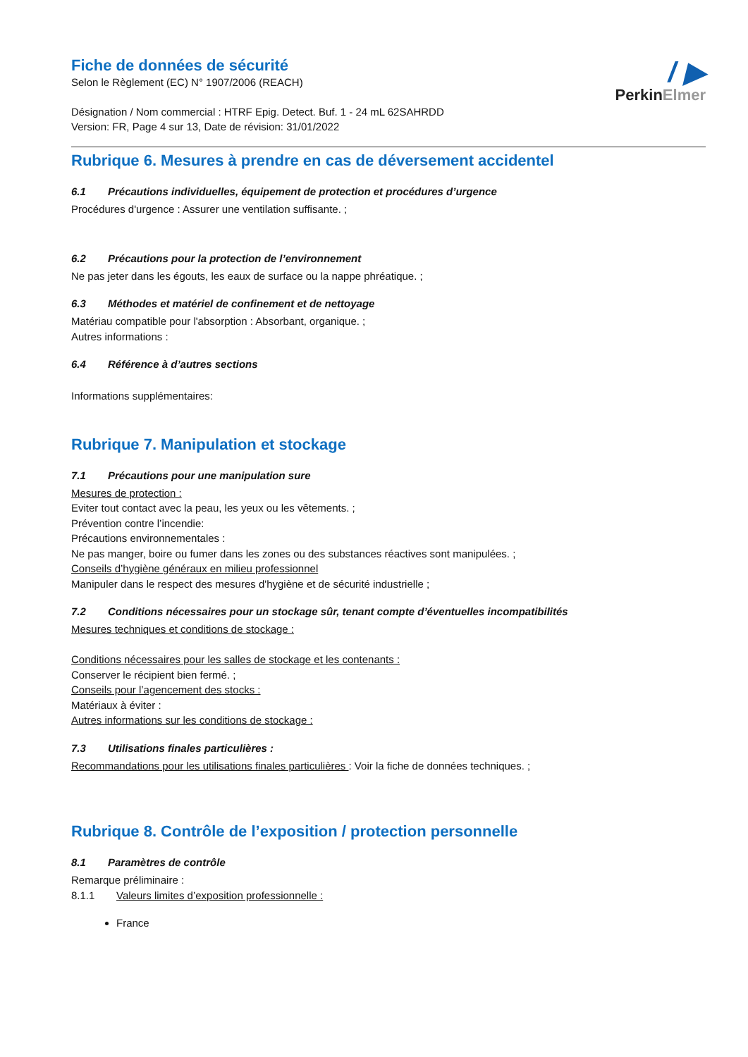Fiche de données de sécurité
Selon le Règlement (EC) N° 1907/2006 (REACH)
Désignation / Nom commercial : HTRF Epig. Detect. Buf. 1 - 24 mL 62SAHRDD
Version: FR, Page 4 sur 13, Date de révision: 31/01/2022
/ ▶
PerkinElmer
Rubrique 6. Mesures à prendre en cas de déversement accidentel
6.1 Précautions individuelles, équipement de protection et procédures d’urgence
Procédures d'urgence : Assurer une ventilation suffisante. ;
6.2 Précautions pour la protection de l’environnement
Ne pas jeter dans les égouts, les eaux de surface ou la nappe phréatique. ;
6.3 Méthodes et matériel de confinement et de nettoyage
Matériau compatible pour l'absorption : Absorbant, organique. ;
Autres informations :
6.4 Référence à d’autres sections
Informations supplémentaires:
Rubrique 7. Manipulation et stockage
7.1 Précautions pour une manipulation sure
Mesures de protection :
Eviter tout contact avec la peau, les yeux ou les vêtements. ;
Prévention contre l’incendie:
Précautions environnementales :
Ne pas manger, boire ou fumer dans les zones ou des substances réactives sont manipulées. ;
Conseils d’hygiène généraux en milieu professionnel
Manipuler dans le respect des mesures d'hygiène et de sécurité industrielle ;
7.2 Conditions nécessaires pour un stockage sûr, tenant compte d’éventuelles incompatibilités
Mesures techniques et conditions de stockage :
Conditions nécessaires pour les salles de stockage et les contenants :
Conserver le récipient bien fermé. ;
Conseils pour l’agencement des stocks :
Matériaux à éviter :
Autres informations sur les conditions de stockage :
7.3 Utilisations finales particulières :
Recommandations pour les utilisations finales particulières : Voir la fiche de données techniques. ;
Rubrique 8. Contrôle de l’exposition / protection personnelle
8.1 Paramètres de contrôle
Remarque préliminaire :
8.1.1 Valeurs limites d’exposition professionnelle :
France